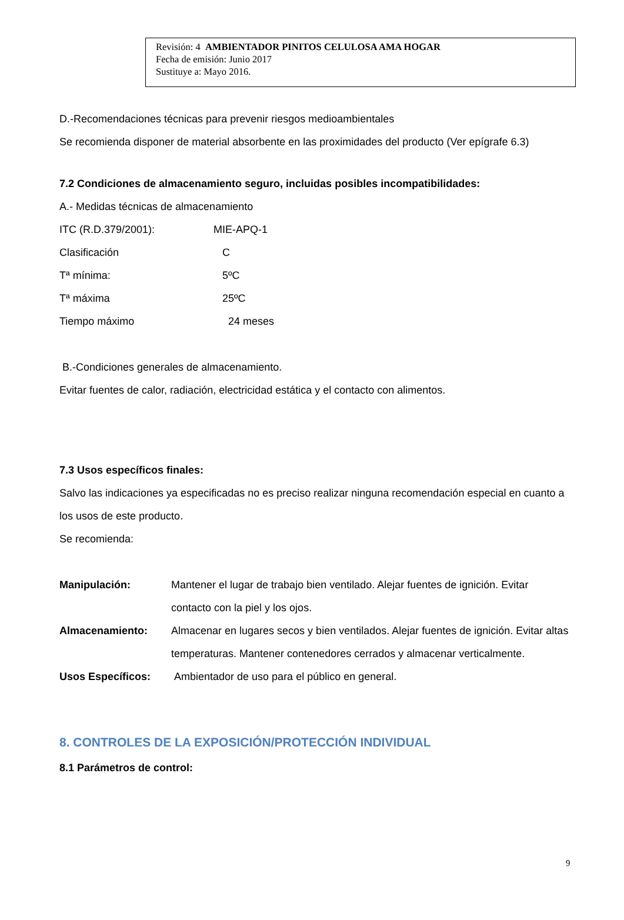Revisión: 4 AMBIENTADOR PINITOS CELULOSA AMA HOGAR
Fecha de emisión: Junio 2017
Sustituye a: Mayo 2016.
D.-Recomendaciones técnicas para prevenir riesgos medioambientales
Se recomienda disponer de material absorbente en las proximidades del producto (Ver epígrafe 6.3)
7.2 Condiciones de almacenamiento seguro, incluidas posibles incompatibilidades:
A.- Medidas técnicas de almacenamiento
ITC (R.D.379/2001): MIE-APQ-1
Clasificación C
Tª mínima: 5ºC
Tª máxima 25ºC
Tiempo máximo 24 meses
B.-Condiciones generales de almacenamiento.
Evitar fuentes de calor, radiación, electricidad estática y el contacto con alimentos.
7.3 Usos específicos finales:
Salvo las indicaciones ya especificadas no es preciso realizar ninguna recomendación especial en cuanto a los usos de este producto.
Se recomienda:
Manipulación: Mantener el lugar de trabajo bien ventilado. Alejar fuentes de ignición. Evitar contacto con la piel y los ojos.
Almacenamiento: Almacenar en lugares secos y bien ventilados. Alejar fuentes de ignición. Evitar altas temperaturas. Mantener contenedores cerrados y almacenar verticalmente.
Usos Específicos: Ambientador de uso para el público en general.
8. CONTROLES DE LA EXPOSICIÓN/PROTECCIÓN INDIVIDUAL
8.1 Parámetros de control:
9